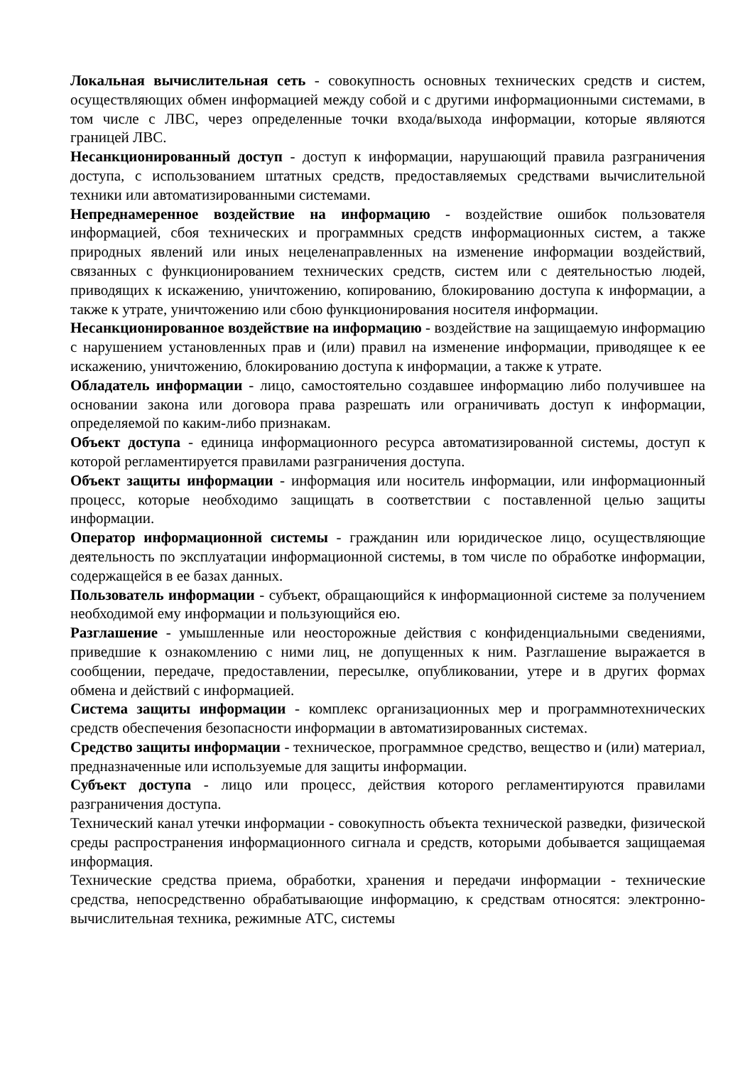Локальная вычислительная сеть - совокупность основных технических средств и систем, осуществляющих обмен информацией между собой и с другими информационными системами, в том числе с ЛВС, через определенные точки входа/выхода информации, которые являются границей ЛВС.
Несанкционированный доступ - доступ к информации, нарушающий правила разграничения доступа, с использованием штатных средств, предоставляемых средствами вычислительной техники или автоматизированными системами.
Непреднамеренное воздействие на информацию - воздействие ошибок пользователя информацией, сбоя технических и программных средств информационных систем, а также природных явлений или иных нецеленаправленных на изменение информации воздействий, связанных с функционированием технических средств, систем или с деятельностью людей, приводящих к искажению, уничтожению, копированию, блокированию доступа к информации, а также к утрате, уничтожению или сбою функционирования носителя информации.
Несанкционированное воздействие на информацию - воздействие на защищаемую информацию с нарушением установленных прав и (или) правил на изменение информации, приводящее к ее искажению, уничтожению, блокированию доступа к информации, а также к утрате.
Обладатель информации - лицо, самостоятельно создавшее информацию либо получившее на основании закона или договора права разрешать или ограничивать доступ к информации, определяемой по каким-либо признакам.
Объект доступа - единица информационного ресурса автоматизированной системы, доступ к которой регламентируется правилами разграничения доступа.
Объект защиты информации - информация или носитель информации, или информационный процесс, которые необходимо защищать в соответствии с поставленной целью защиты информации.
Оператор информационной системы - гражданин или юридическое лицо, осуществляющие деятельность по эксплуатации информационной системы, в том числе по обработке информации, содержащейся в ее базах данных.
Пользователь информации - субъект, обращающийся к информационной системе за получением необходимой ему информации и пользующийся ею.
Разглашение - умышленные или неосторожные действия с конфиденциальными сведениями, приведшие к ознакомлению с ними лиц, не допущенных к ним. Разглашение выражается в сообщении, передаче, предоставлении, пересылке, опубликовании, утере и в других формах обмена и действий с информацией.
Система защиты информации - комплекс организационных мер и программнотехнических средств обеспечения безопасности информации в автоматизированных системах.
Средство защиты информации - техническое, программное средство, вещество и (или) материал, предназначенные или используемые для защиты информации.
Субъект доступа - лицо или процесс, действия которого регламентируются правилами разграничения доступа.
Технический канал утечки информации - совокупность объекта технической разведки, физической среды распространения информационного сигнала и средств, которыми добывается защищаемая информация.
Технические средства приема, обработки, хранения и передачи информации - технические средства, непосредственно обрабатывающие информацию, к средствам относятся: электронно-вычислительная техника, режимные АТС, системы